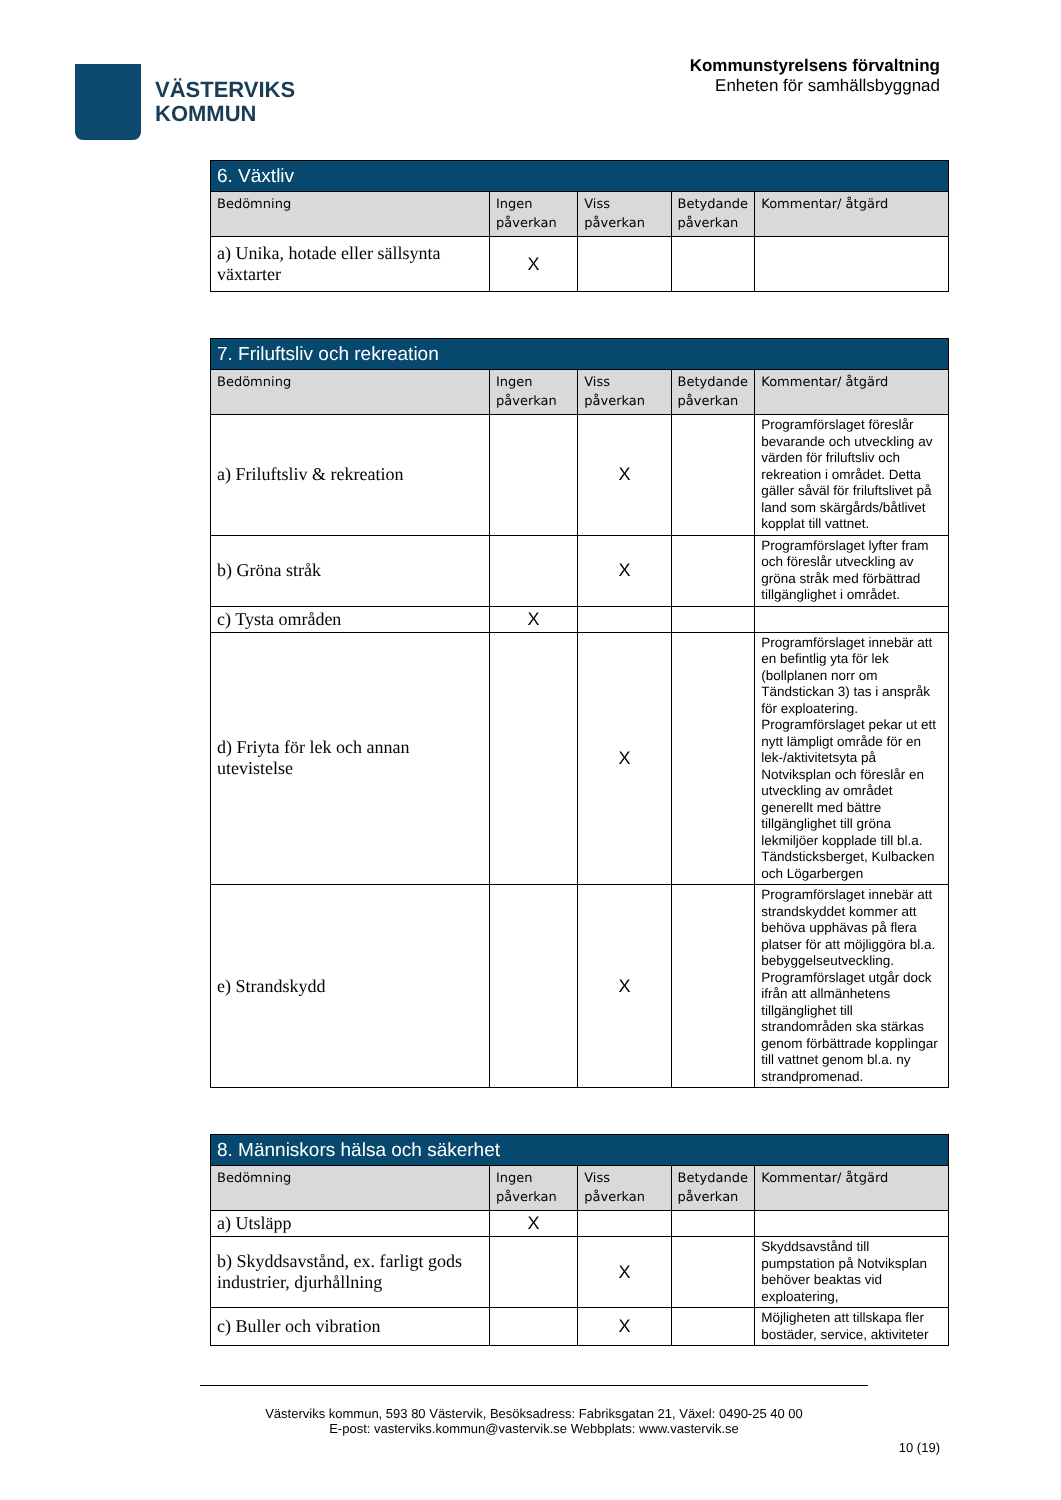VÄSTERVIKS
KOMMUN
Kommunstyrelsens förvaltning
Enheten för samhällsbyggnad
| 6. Växtliv | | | | |
| --- | --- | --- | --- | --- |
| Bedömning | Ingen påverkan | Viss påverkan | Betydande påverkan | Kommentar/ åtgärd |
| a) Unika, hotade eller sällsynta växtarter | X | | | |
| 7. Friluftsliv och rekreation | | | | |
| --- | --- | --- | --- | --- |
| Bedömning | Ingen påverkan | Viss påverkan | Betydande påverkan | Kommentar/ åtgärd |
| a) Friluftsliv & rekreation | | X | | Programförslaget föreslår bevarande och utveckling av värden för friluftsliv och rekreation i området. Detta gäller såväl för friluftslivet på land som skärgårds/båtlivet kopplat till vattnet. |
| b) Gröna stråk | | X | | Programförslaget lyfter fram och föreslår utveckling av gröna stråk med förbättrad tillgänglighet i området. |
| c) Tysta områden | X | | | |
| d) Friyta för lek och annan utevistelse | | X | | Programförslaget innebär att en befintlig yta för lek (bollplanen norr om Tändstickan 3) tas i anspråk för exploatering. Programförslaget pekar ut ett nytt lämpligt område för en lek-/aktivitetsyta på Notviksplan och föreslår en utveckling av området generellt med bättre tillgänglighet till gröna lekmiljöer kopplade till bl.a. Tändsticksberget, Kulbacken och Lögarbergen |
| e) Strandskydd | | X | | Programförslaget innebär att strandskyddet kommer att behöva upphävas på flera platser för att möjliggöra bl.a. bebyggelseutveckling. Programförslaget utgår dock ifrån att allmänhetens tillgänglighet till strandområden ska stärkas genom förbättrade kopplingar till vattnet genom bl.a. ny strandpromenad. |
| 8. Människors hälsa och säkerhet | | | | |
| --- | --- | --- | --- | --- |
| Bedömning | Ingen påverkan | Viss påverkan | Betydande påverkan | Kommentar/ åtgärd |
| a) Utsläpp | X | | | |
| b) Skyddsavstånd, ex. farligt gods industrier, djurhållning | | X | | Skyddsavstånd till pumpstation på Notviksplan behöver beaktas vid exploatering, |
| c) Buller och vibration | | X | | Möjligheten att tillskapa fler bostäder, service, aktiviteter |
Västerviks kommun, 593 80 Västervik, Besöksadress: Fabriksgatan 21, Växel: 0490-25 40 00
E-post: vasterviks.kommun@vastervik.se Webbplats: www.vastervik.se
10 (19)